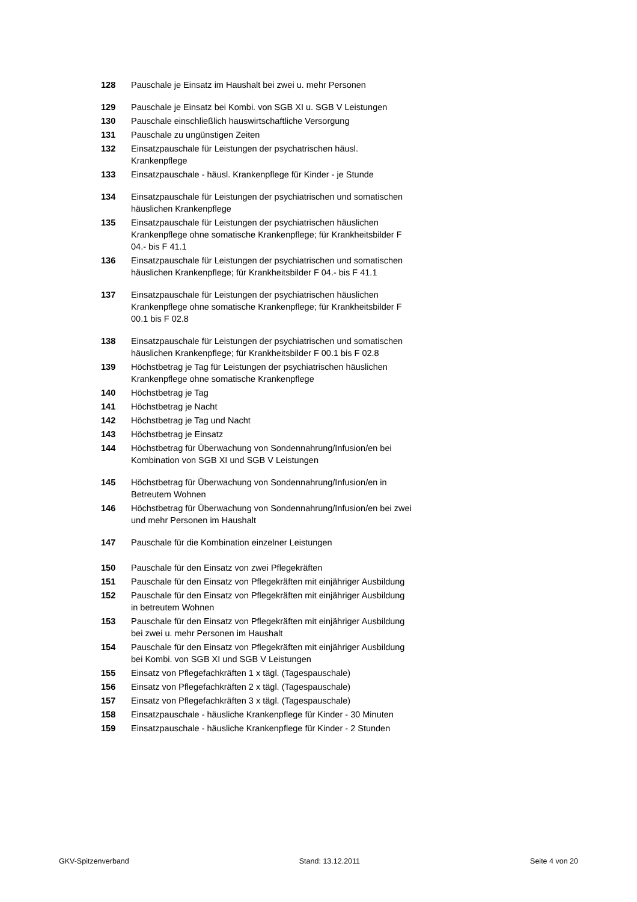| 128 | Pauschale je Einsatz im Haushalt bei zwei u. mehr Personen |
| 129 | Pauschale je Einsatz bei Kombi. von SGB XI u. SGB V Leistungen |
| 130 | Pauschale einschließlich hauswirtschaftliche Versorgung |
| 131 | Pauschale zu ungünstigen Zeiten |
| 132 | Einsatzpauschale für Leistungen der psychatrischen häusl. Krankenpflege |
| 133 | Einsatzpauschale - häusl. Krankenpflege für Kinder - je Stunde |
| 134 | Einsatzpauschale für Leistungen der psychiatrischen und somatischen häuslichen Krankenpflege |
| 135 | Einsatzpauschale für Leistungen der psychiatrischen häuslichen Krankenpflege ohne somatische Krankenpflege; für Krankheitsbilder F 04.- bis F 41.1 |
| 136 | Einsatzpauschale für Leistungen der psychiatrischen und somatischen häuslichen Krankenpflege; für Krankheitsbilder F 04.- bis F 41.1 |
| 137 | Einsatzpauschale für Leistungen der psychiatrischen häuslichen Krankenpflege ohne somatische Krankenpflege; für Krankheitsbilder F 00.1 bis F 02.8 |
| 138 | Einsatzpauschale für Leistungen der psychiatrischen und somatischen häuslichen Krankenpflege; für Krankheitsbilder F 00.1 bis F 02.8 |
| 139 | Höchstbetrag je Tag für Leistungen der psychiatrischen häuslichen Krankenpflege ohne somatische Krankenpflege |
| 140 | Höchstbetrag je Tag |
| 141 | Höchstbetrag je Nacht |
| 142 | Höchstbetrag je Tag und Nacht |
| 143 | Höchstbetrag je Einsatz |
| 144 | Höchstbetrag für Überwachung von Sondennahrung/Infusion/en bei Kombination von SGB XI und SGB V Leistungen |
| 145 | Höchstbetrag für Überwachung von Sondennahrung/Infusion/en in Betreutem Wohnen |
| 146 | Höchstbetrag für Überwachung von Sondennahrung/Infusion/en bei zwei und mehr Personen im Haushalt |
| 147 | Pauschale für die Kombination einzelner Leistungen |
| 150 | Pauschale für den Einsatz von zwei Pflegekräften |
| 151 | Pauschale für den Einsatz von Pflegekräften mit einjähriger Ausbildung |
| 152 | Pauschale für den Einsatz von Pflegekräften mit einjähriger Ausbildung in betreutem Wohnen |
| 153 | Pauschale für den Einsatz von Pflegekräften mit einjähriger Ausbildung bei zwei u. mehr Personen im Haushalt |
| 154 | Pauschale für den Einsatz von Pflegekräften mit einjähriger Ausbildung bei Kombi. von SGB XI und SGB V Leistungen |
| 155 | Einsatz von Pflegefachkräften 1 x tägl. (Tagespauschale) |
| 156 | Einsatz von Pflegefachkräften 2 x tägl. (Tagespauschale) |
| 157 | Einsatz von Pflegefachkräften 3 x tägl. (Tagespauschale) |
| 158 | Einsatzpauschale - häusliche Krankenpflege für Kinder - 30 Minuten |
| 159 | Einsatzpauschale - häusliche Krankenpflege für Kinder - 2 Stunden |
GKV-Spitzenverband Stand: 13.12.2011 Seite 4 von 20